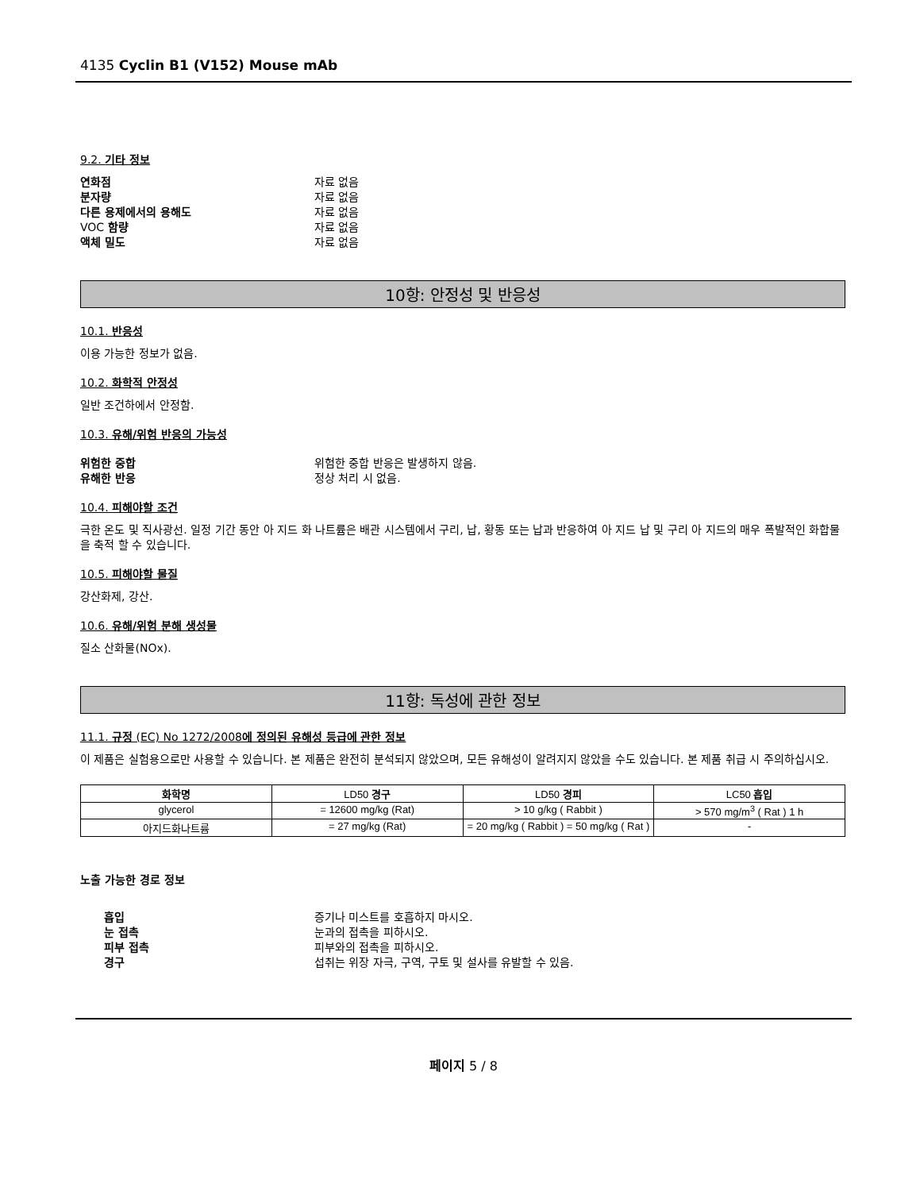4135 Cyclin B1 (V152) Mouse mAb
9.2. 기타 정보
연화점 자료 없음
분자량 자료 없음
다른 용제에서의 용해도 자료 없음
VOC 함량 자료 없음
액체 밀도 자료 없음
10항: 안정성 및 반응성
10.1. 반응성
이용 가능한 정보가 없음.
10.2. 화학적 안정성
일반 조건하에서 안정함.
10.3. 유해/위험 반응의 가능성
위험한 중합 위험한 중합 반응은 발생하지 않음.
유해한 반응 정상 처리 시 없음.
10.4. 피해야할 조건
극한 온도 및 직사광선. 일정 기간 동안 아 지드 화 나트륨은 배관 시스템에서 구리, 납, 황동 또는 납과 반응하여 아 지드 납 및 구리 아 지드의 매우 폭발적인 화합물을 축적 할 수 있습니다.
10.5. 피해야할 물질
강산화제, 강산.
10.6. 유해/위험 분해 생성물
질소 산화물(NOx).
11항: 독성에 관한 정보
11.1. 규정 (EC) No 1272/2008에 정의된 유해성 등급에 관한 정보
이 제품은 실험용으로만 사용할 수 있습니다. 본 제품은 완전히 분석되지 않았으며, 모든 유해성이 알려지지 않았을 수도 있습니다. 본 제품 취급 시 주의하십시오.
| 화학명 | LD50 경구 | LD50 경피 | LC50 흡입 |
| --- | --- | --- | --- |
| glycerol | = 12600 mg/kg (Rat) | > 10 g/kg ( Rabbit ) | > 570 mg/m<sup>3</sup> ( Rat ) 1 h |
| 아지드화나트륨 | = 27 mg/kg (Rat) | = 20 mg/kg ( Rabbit ) = 50 mg/kg ( Rat ) | - |
노출 가능한 경로 정보
흡입 증기나 미스트를 호흡하지 마시오.
눈 접촉 눈과의 접촉을 피하시오.
피부 접촉 피부와의 접촉을 피하시오.
경구 섭취는 위장 자극, 구역, 구토 및 설사를 유발할 수 있음.
페이지 5 / 8